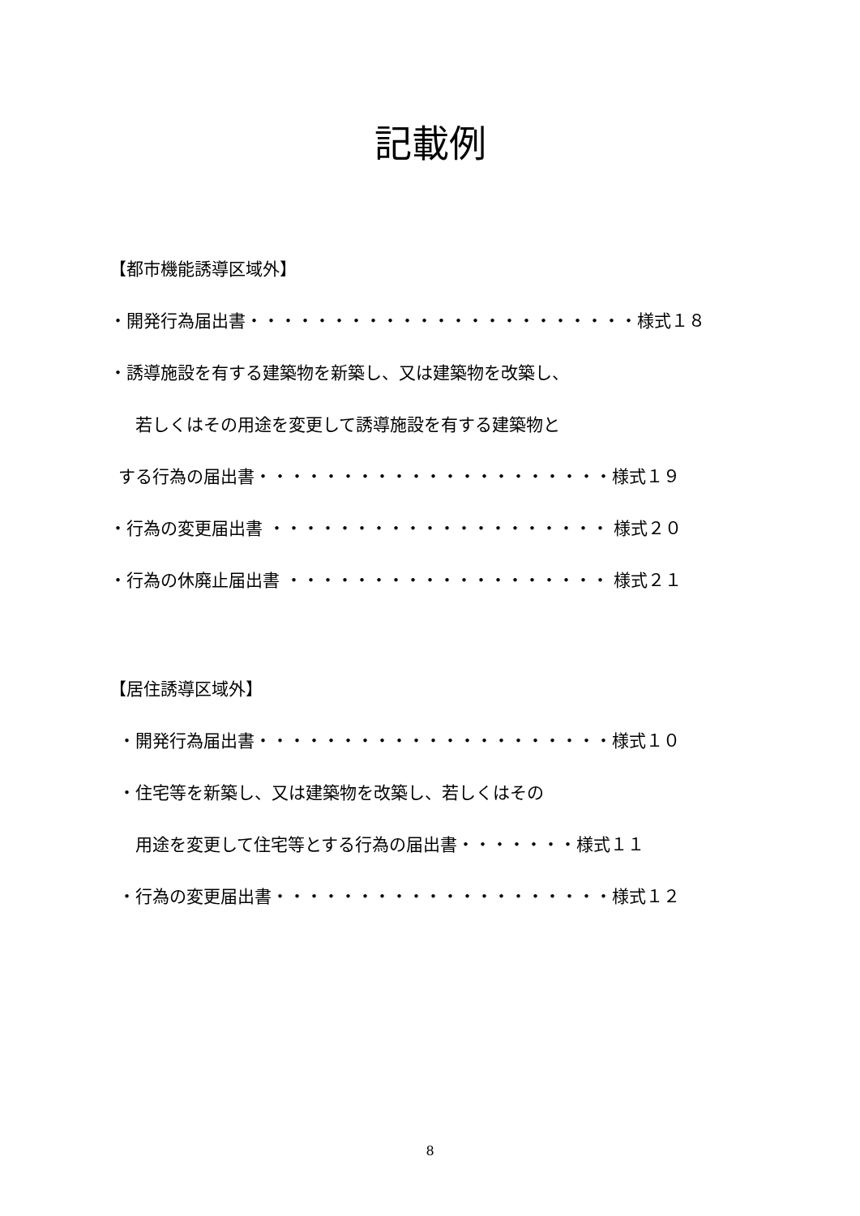記載例
【都市機能誘導区域外】
・開発行為届出書・・・・・・・・・・・・・・・・・・・・・・・様式１８
・誘導施設を有する建築物を新築し、又は建築物を改築し、
  若しくはその用途を変更して誘導施設を有する建築物と
 する行為の届出書・・・・・・・・・・・・・・・・・・・・・様式１９
・行為の変更届出書 ・・・・・・・・・・・・・・・・・・・・ 様式２０
・行為の休廃止届出書 ・・・・・・・・・・・・・・・・・・・ 様式２１
【居住誘導区域外】
 ・開発行為届出書・・・・・・・・・・・・・・・・・・・・・様式１０
 ・住宅等を新築し、又は建築物を改築し、若しくはその
  用途を変更して住宅等とする行為の届出書・・・・・・・様式１１
 ・行為の変更届出書・・・・・・・・・・・・・・・・・・・・様式１２
8